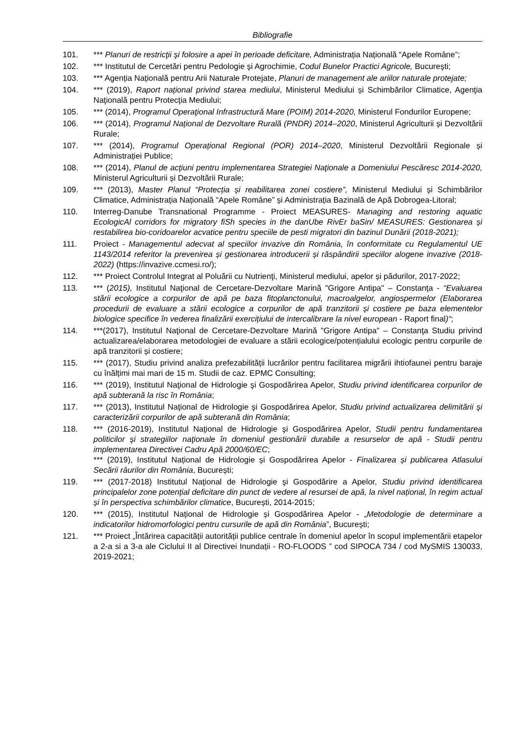Bibliografie
101. *** Planuri de restricţii şi folosire a apei în perioade deficitare, Administrația Națională “Apele Române”;
102. *** Institutul de Cercetări pentru Pedologie şi Agrochimie, Codul Bunelor Practici Agricole, Bucureşti;
103. *** Agenția Națională pentru Arii Naturale Protejate, Planuri de management ale ariilor naturale protejate;
104. *** (2019), Raport național privind starea mediului, Ministerul Mediului și Schimbărilor Climatice, Agenţia Naţională pentru Protecţia Mediului;
105. *** (2014), Programul Operaţional Infrastructură Mare (POIM) 2014-2020, Ministerul Fondurilor Europene;
106. *** (2014), Programul Național de Dezvoltare Rurală (PNDR) 2014–2020, Ministerul Agriculturii și Dezvoltării Rurale;
107. *** (2014), Programul Operațional Regional (POR) 2014–2020, Ministerul Dezvoltării Regionale și Administrației Publice;
108. *** (2014), Planul de acţiuni pentru implementarea Strategiei Naţionale a Domeniului Pescăresc 2014-2020, Ministerul Agriculturii și Dezvoltării Rurale;
109. *** (2013), Master Planul “Protecția și reabilitarea zonei costiere”, Ministerul Mediului și Schimbărilor Climatice, Administrația Națională “Apele Române” și Administrația Bazinală de Apă Dobrogea-Litoral;
110. Interreg-Danube Transnational Programme - Proiect MEASURES- Managing and restoring aquatic EcologicAl corridors for migratory fiSh species in the danUbe RivEr baSin/ MEASURES: Gestionarea și restabilirea bio-coridoarelor acvatice pentru speciile de pesti migratori din bazinul Dunării (2018-2021);
111. Proiect - Managementul adecvat al speciilor invazive din România, în conformitate cu Regulamentul UE 1143/2014 referitor la prevenirea și gestionarea introducerii și răspândirii speciilor alogene invazive (2018-2022) (https://invazive.ccmesi.ro/);
112. *** Proiect Controlul Integrat al Poluării cu Nutrienţi, Ministerul mediului, apelor și pădurilor, 2017-2022;
113. *** (2015), Institutul Naţional de Cercetare-Dezvoltare Marină "Grigore Antipa" – Constanţa - “Evaluarea stării ecologice a corpurilor de apă pe baza fitoplanctonului, macroalgelor, angiospermelor (Elaborarea procedurii de evaluare a stării ecologice a corpurilor de apă tranzitorii și costiere pe baza elementelor biologice specifice în vederea finalizării exercițiului de intercalibrare la nivel european - Raport final)“;
114. ***(2017), Institutul Naţional de Cercetare-Dezvoltare Marină "Grigore Antipa" – Constanţa Studiu privind actualizarea/elaborarea metodologiei de evaluare a stării ecologice/potențialului ecologic pentru corpurile de apă tranzitorii și costiere;
115. *** (2017), Studiu privind analiza prefezabilității lucrărilor pentru facilitarea migrării ihtiofaunei pentru baraje cu înălțimi mai mari de 15 m. Studii de caz. EPMC Consulting;
116. *** (2019), Institutul Naţional de Hidrologie şi Gospodărirea Apelor, Studiu privind identificarea corpurilor de apă subterană la risc în România;
117. *** (2013), Institutul Naţional de Hidrologie şi Gospodărirea Apelor, Studiu privind actualizarea delimitării şi caracterizării corpurilor de apă subterană din România;
118. *** (2016-2019), Institutul Naţional de Hidrologie şi Gospodărirea Apelor, Studii pentru fundamentarea politicilor şi strategiilor naţionale în domeniul gestionării durabile a resurselor de apă - Studii pentru implementarea Directivei Cadru Apă 2000/60/EC;
*** (2019), Institutul Național de Hidrologie și Gospodărirea Apelor - Finalizarea și publicarea Atlasului Secării râurilor din România, București;
119. *** (2017-2018) Institutul Naţional de Hidrologie şi Gospodărire a Apelor, Studiu privind identificarea principalelor zone potențial deficitare din punct de vedere al resursei de apă, la nivel național, în regim actual și în perspectiva schimbărilor climatice, București, 2014-2015;
120. *** (2015), Institutul Național de Hidrologie și Gospodărirea Apelor - „Metodologie de determinare a indicatorilor hidromorfologici pentru cursurile de apă din România”, București;
121. *** Proiect „Întărirea capacității autorității publice centrale în domeniul apelor în scopul implementării etapelor a 2-a si a 3-a ale Ciclului II al Directivei Inundații - RO-FLOODS ” cod SIPOCA 734 / cod MySMIS 130033, 2019-2021;